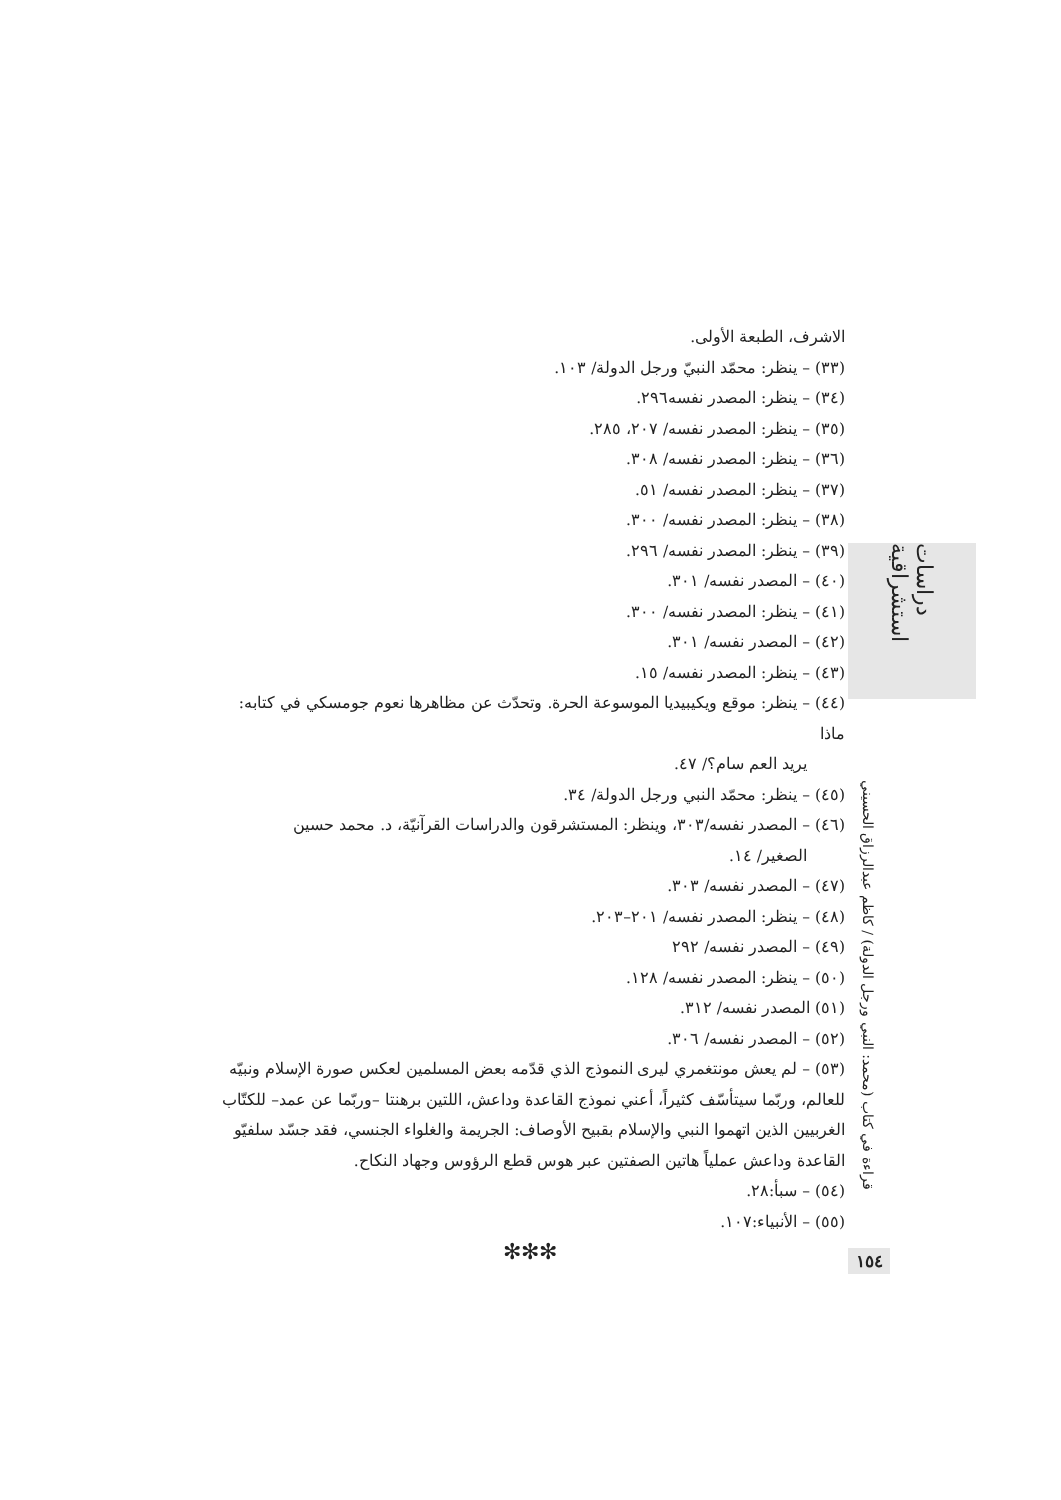دراسات استشراقية
الاشرف، الطبعة الأولى.
(٣٣) – ينظر: محمّد النبيّ ورجل الدولة/ ١٠٣.
(٣٤) – ينظر: المصدر نفسه٢٩٦.
(٣٥) – ينظر: المصدر نفسه/ ٢٠٧، ٢٨٥.
(٣٦) – ينظر: المصدر نفسه/ ٣٠٨.
(٣٧) – ينظر: المصدر نفسه/ ٥١.
(٣٨) – ينظر: المصدر نفسه/ ٣٠٠.
(٣٩) – ينظر: المصدر نفسه/ ٢٩٦.
(٤٠) – المصدر نفسه/ ٣٠١.
(٤١) – ينظر: المصدر نفسه/ ٣٠٠.
(٤٢) – المصدر نفسه/ ٣٠١.
(٤٣) – ينظر: المصدر نفسه/ ١٥.
(٤٤) – ينظر: موقع ويكيبيديا الموسوعة الحرة. وتحدّث عن مظاهرها نعوم جومسكي في كتابه: ماذا
يريد العم سام؟/ ٤٧.
(٤٥) – ينظر: محمّد النبي ورجل الدولة/ ٣٤.
(٤٦) – المصدر نفسه/٣٠٣، وينظر: المستشرقون والدراسات القرآنيّة، د. محمد حسين
الصغير/ ١٤.
(٤٧) – المصدر نفسه/ ٣٠٣.
(٤٨) – ينظر: المصدر نفسه/ ٢٠١–٢٠٣.
(٤٩) – المصدر نفسه/ ٢٩٢
(٥٠) – ينظر: المصدر نفسه/ ١٢٨.
(٥١) المصدر نفسه/ ٣١٢.
(٥٢) – المصدر نفسه/ ٣٠٦.
(٥٣) – لم يعش مونتغمري ليرى النموذج الذي قدّمه بعض المسلمين لعكس صورة الإسلام ونبيّه للعالم، وربّما سيتأسّف كثيراً، أعني نموذج القاعدة وداعش، اللتين برهنتا –وربّما عن عمد– للكتّاب الغربيين الذين اتهموا النبي والإسلام بقبيح الأوصاف: الجريمة والغلواء الجنسي، فقد جسّد سلفيّو القاعدة وداعش عملياً هاتين الصفتين عبر هوس قطع الرؤوس وجهاد النكاح.
(٥٤) – سبأ:٢٨.
(٥٥) – الأنبياء:١٠٧.
✻✻✻
قراءة في كتاب (محمد: النبي ورجل الدولة) / كاظم عبدالرزاق الحسيني
١٥٤